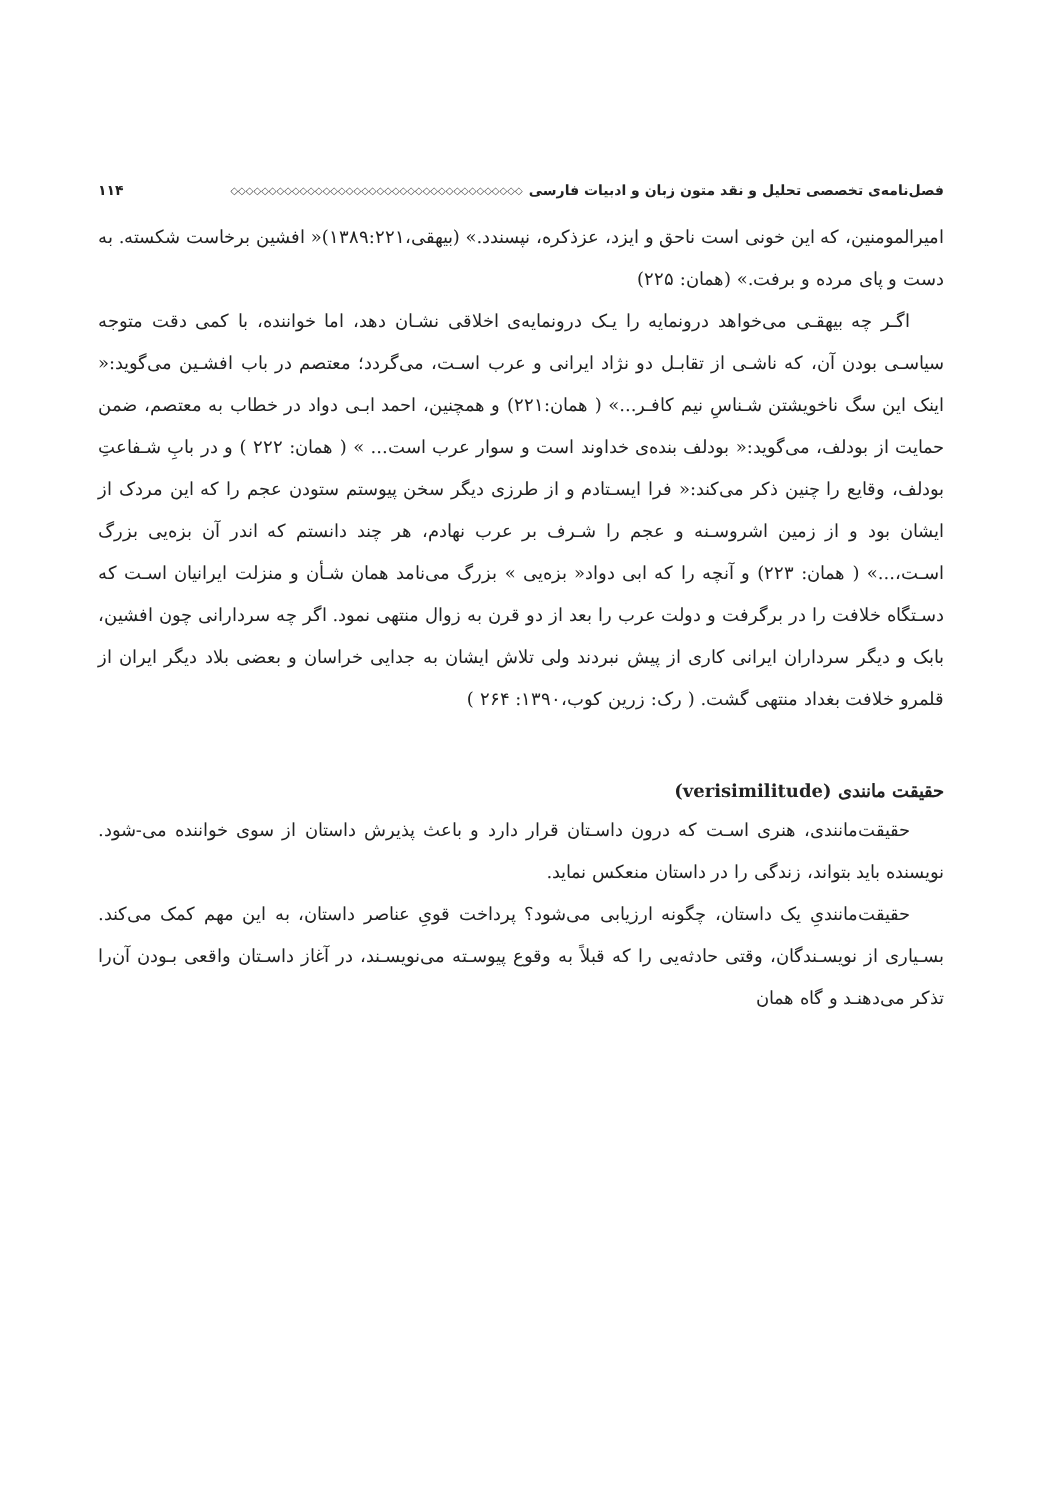فصل‌نامه‌ی تخصصی تحلیل و نقد متون زبان و ادبیات فارسی ◇◇◇◇◇◇◇◇◇◇◇◇◇◇◇◇◇◇◇◇◇◇◇◇◇◇◇◇◇◇◇◇◇◇◇◇◇◇ ۱۱۴
امیرالمومنین، که این خونی است ناحق و ایزد، عزذکره، نپسندد.» (بیهقی،۱۳۸۹:۲۲۱)« افشین برخاست شکسته. به دست و پای مرده و برفت.» (همان: ۲۲۵)
اگـر چه بیهقـی می‌خواهد درونمایه را یـک درونمایه‌ی اخلاقی نشـان دهد، اما خواننده، با کمی دقت متوجه سیاسـی بودن آن، که ناشـی از تقابـل دو نژاد ایرانی و عرب اسـت، می‌گردد؛ معتصم در باب افشـین می‌گوید:« اینک این سگ ناخویشتن شـناسِ نیم کافـر...» ( همان:۲۲۱) و همچنین، احمد ابـی دواد در خطاب به معتصم، ضمن حمایت از بودلف، می‌گوید:« بودلف بنده‌ی خداوند است و سوار عرب است... » ( همان: ۲۲۲ ) و در بابِ شـفاعتِ بودلف، وقایع را چنین ذکر می‌کند:« فرا ایسـتادم و از طرزی دیگر سخن پیوستم ستودن عجم را که این مردک از ایشان بود و از زمین اشروسـنه و عجم را شـرف بر عرب نهادم، هر چند دانستم که اندر آن بزه‌یی بزرگ اسـت،...» ( همان: ۲۲۳) و آنچه را که ابی دواد« بزه‌یی » بزرگ می‌نامد همان شـأن و منزلت ایرانیان اسـت که دسـتگاه خلافت را در برگرفت و دولت عرب را بعد از دو قرن به زوال منتهی نمود. اگر چه سردارانی چون افشین، بابک و دیگر سرداران ایرانی کاری از پیش نبردند ولی تلاش ایشان به جدایی خراسان و بعضی بلاد دیگر ایران از قلمرو خلافت بغداد منتهی گشت. ( رک: زرین کوب،۱۳۹۰: ۲۶۴ )
حقیقت مانندی (verisimilitude)
حقیقت‌مانندی، هنری اسـت که درون داسـتان قرار دارد و باعث پذیرش داستان از سوی خواننده می-شود. نویسنده باید بتواند، زندگی را در داستان منعکس نماید.
حقیقت‌مانندیِ یک داستان، چگونه ارزیابی می‌شود؟ پرداخت قویِ عناصر داستان، به این مهم کمک می‌کند. بسـیاری از نویسـندگان، وقتی حادثه‌یی را که قبلاً به وقوع پیوسـته می‌نویسـند، در آغاز داسـتان واقعی بـودن آن‌را تذکر می‌دهنـد و گاه همان